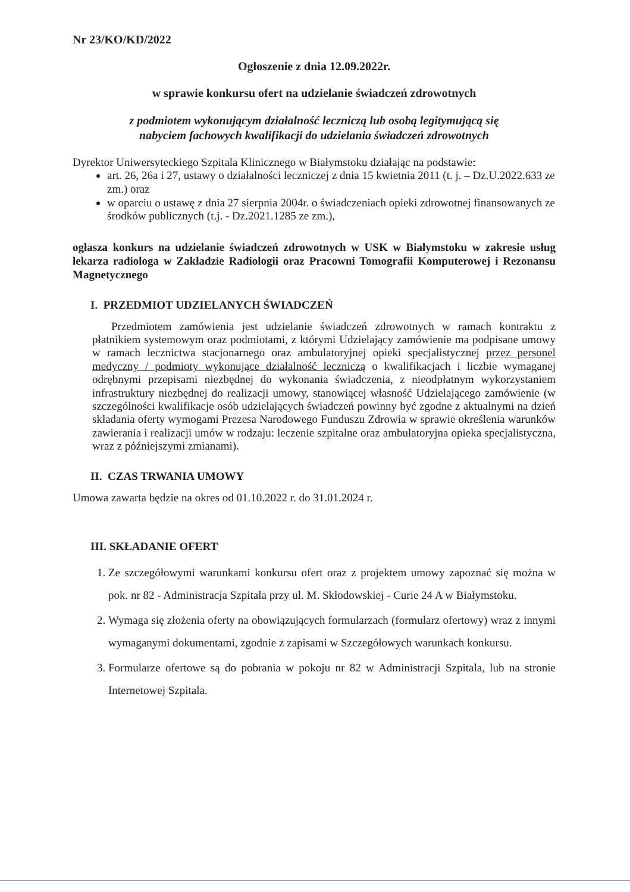Nr 23/KO/KD/2022
Ogłoszenie z dnia 12.09.2022r.
w sprawie konkursu ofert na udzielanie świadczeń zdrowotnych
z podmiotem wykonującym działalność leczniczą lub osobą legitymującą się
nabyciem fachowych kwalifikacji do udzielania świadczeń zdrowotnych
Dyrektor Uniwersyteckiego Szpitala Klinicznego w Białymstoku działając na podstawie:
art. 26, 26a i 27, ustawy o działalności leczniczej z dnia 15 kwietnia 2011 (t. j. – Dz.U.2022.633 ze zm.) oraz
w oparciu o ustawę z dnia 27 sierpnia 2004r. o świadczeniach opieki zdrowotnej finansowanych ze środków publicznych (t.j. - Dz.2021.1285 ze zm.),
ogłasza konkurs na udzielanie świadczeń zdrowotnych w USK w Białymstoku w zakresie usług lekarza radiologa w Zakładzie Radiologii oraz Pracowni Tomografii Komputerowej i Rezonansu Magnetycznego
I. PRZEDMIOT UDZIELANYCH ŚWIADCZEŃ
Przedmiotem zamówienia jest udzielanie świadczeń zdrowotnych w ramach kontraktu z płatnikiem systemowym oraz podmiotami, z którymi Udzielający zamówienie ma podpisane umowy w ramach lecznictwa stacjonarnego oraz ambulatoryjnej opieki specjalistycznej przez personel medyczny / podmioty wykonujące działalność leczniczą o kwalifikacjach i liczbie wymaganej odrębnymi przepisami niezbędnej do wykonania świadczenia, z nieodpłatnym wykorzystaniem infrastruktury niezbędnej do realizacji umowy, stanowiącej własność Udzielającego zamówienie (w szczególności kwalifikacje osób udzielających świadczeń powinny być zgodne z aktualnymi na dzień składania oferty wymogami Prezesa Narodowego Funduszu Zdrowia w sprawie określenia warunków zawierania i realizacji umów w rodzaju: leczenie szpitalne oraz ambulatoryjna opieka specjalistyczna, wraz z późniejszymi zmianami).
II. CZAS TRWANIA UMOWY
Umowa zawarta będzie na okres od 01.10.2022 r. do 31.01.2024 r.
III. SKŁADANIE OFERT
1. Ze szczegółowymi warunkami konkursu ofert oraz z projektem umowy zapoznać się można w pok. nr 82 - Administracja Szpitala przy ul. M. Skłodowskiej - Curie 24 A w Białymstoku.
2. Wymaga się złożenia oferty na obowiązujących formularzach (formularz ofertowy) wraz z innymi wymaganymi dokumentami, zgodnie z zapisami w Szczegółowych warunkach konkursu.
3. Formularze ofertowe są do pobrania w pokoju nr 82 w Administracji Szpitala, lub na stronie Internetowej Szpitala.